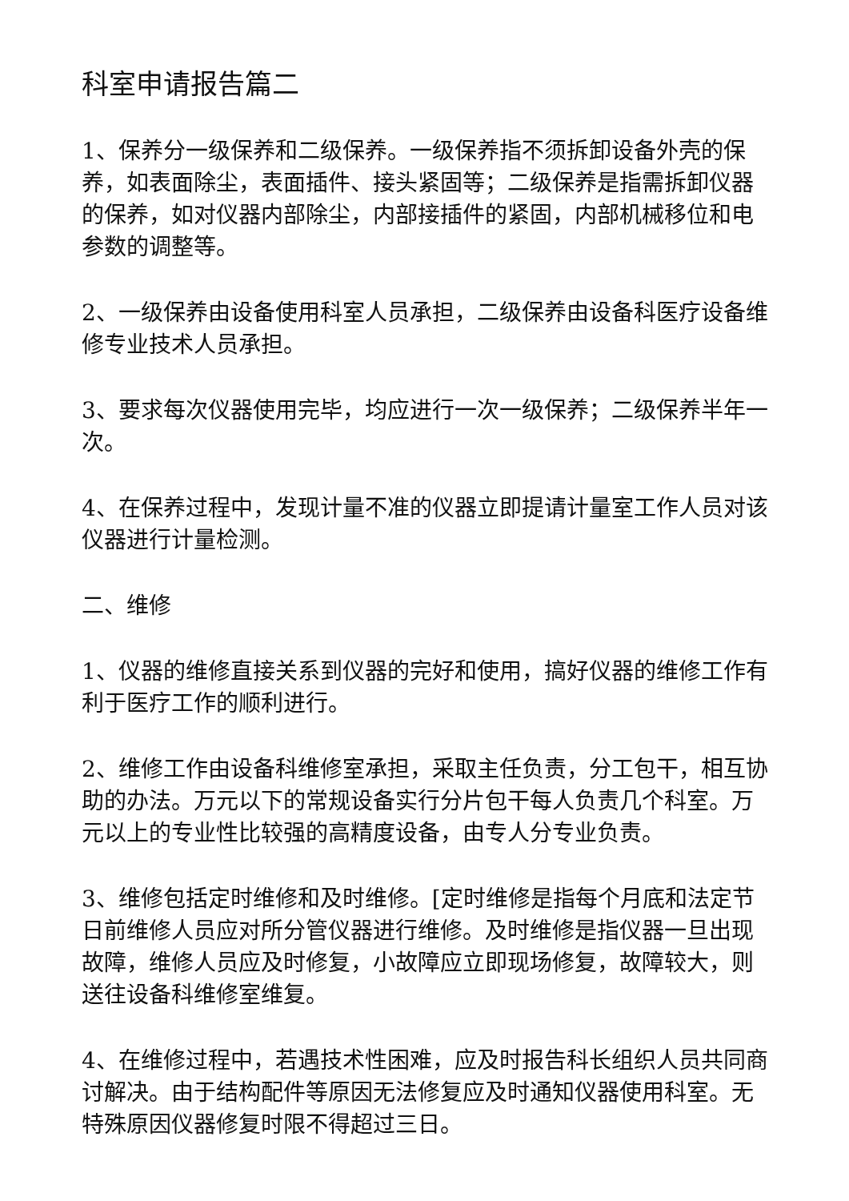科室申请报告篇二
1、保养分一级保养和二级保养。一级保养指不须拆卸设备外壳的保养，如表面除尘，表面插件、接头紧固等；二级保养是指需拆卸仪器的保养，如对仪器内部除尘，内部接插件的紧固，内部机械移位和电参数的调整等。
2、一级保养由设备使用科室人员承担，二级保养由设备科医疗设备维修专业技术人员承担。
3、要求每次仪器使用完毕，均应进行一次一级保养；二级保养半年一次。
4、在保养过程中，发现计量不准的仪器立即提请计量室工作人员对该仪器进行计量检测。
二、维修
1、仪器的维修直接关系到仪器的完好和使用，搞好仪器的维修工作有利于医疗工作的顺利进行。
2、维修工作由设备科维修室承担，采取主任负责，分工包干，相互协助的办法。万元以下的常规设备实行分片包干每人负责几个科室。万元以上的专业性比较强的高精度设备，由专人分专业负责。
3、维修包括定时维修和及时维修。[定时维修是指每个月底和法定节日前维修人员应对所分管仪器进行维修。及时维修是指仪器一旦出现故障，维修人员应及时修复，小故障应立即现场修复，故障较大，则送往设备科维修室维复。
4、在维修过程中，若遇技术性困难，应及时报告科长组织人员共同商讨解决。由于结构配件等原因无法修复应及时通知仪器使用科室。无特殊原因仪器修复时限不得超过三日。